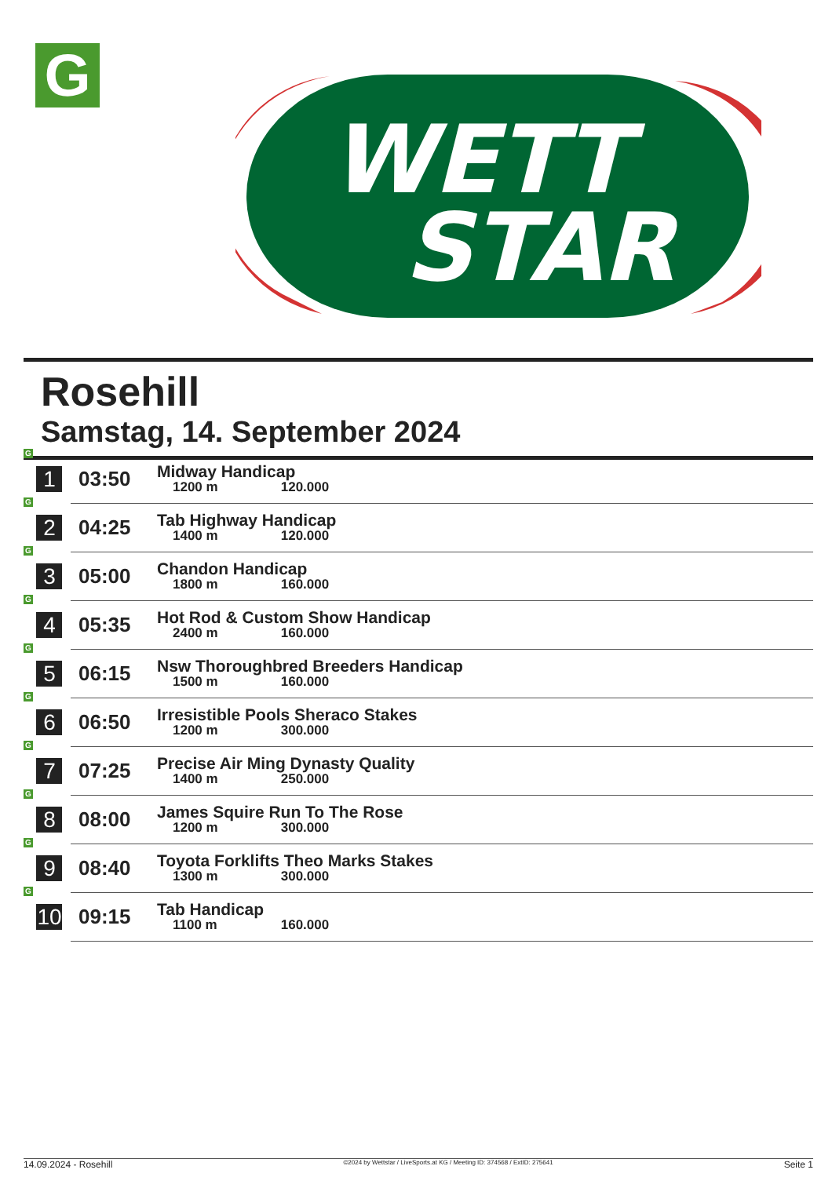G
WETT
STAR
Rosehill
Samstag, 14. September 2024
| G 1 | 03:50 | Midway Handicap 1200 m 120.000 |
| G 2 | 04:25 | Tab Highway Handicap 1400 m 120.000 |
| G 3 | 05:00 | Chandon Handicap 1800 m 160.000 |
| G 4 | 05:35 | Hot Rod & Custom Show Handicap 2400 m 160.000 |
| G 5 | 06:15 | Nsw Thoroughbred Breeders Handicap 1500 m 160.000 |
| G 6 | 06:50 | Irresistible Pools Sheraco Stakes 1200 m 300.000 |
| G 7 | 07:25 | Precise Air Ming Dynasty Quality 1400 m 250.000 |
| G 8 | 08:00 | James Squire Run To The Rose 1200 m 300.000 |
| G 9 | 08:40 | Toyota Forklifts Theo Marks Stakes 1300 m 300.000 |
| G 10 | 09:15 | Tab Handicap 1100 m 160.000 |
14.09.2024 - Rosehill ©2024 by Wettstar / LiveSports.at KG / Meeting ID: 374568 / ExtID: 275641 Seite 1